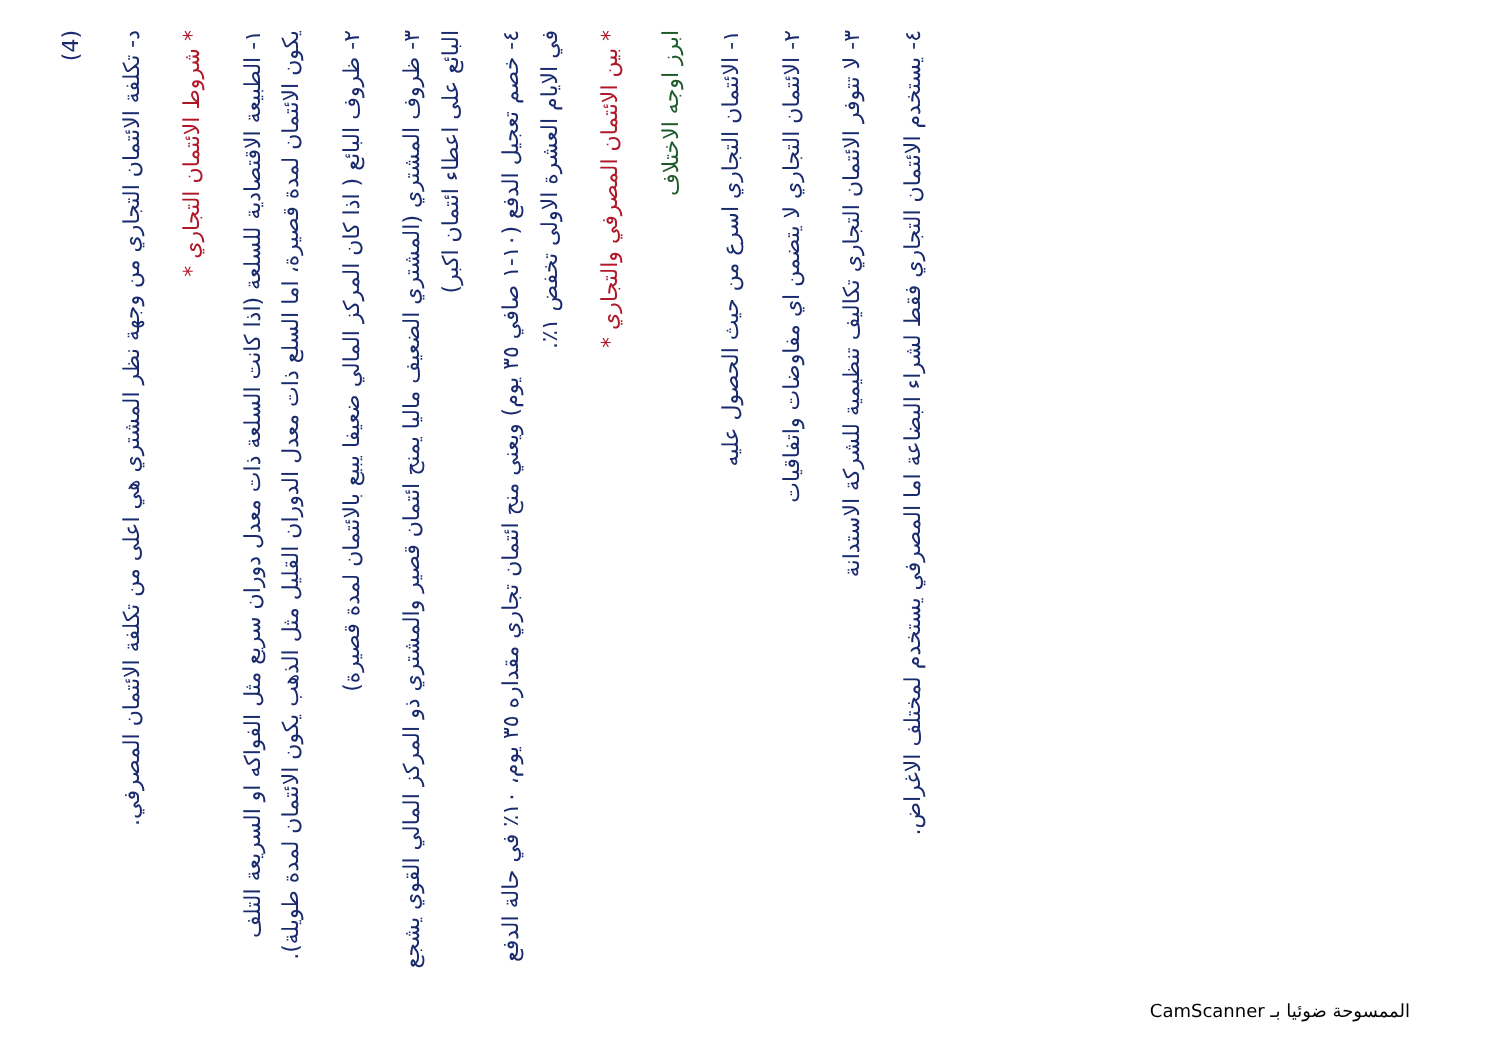(4)
د- تكلفة الائتمان التجاري من وجهة نظر المشتري هي اعلى من تكلفة الائتمان المصرفي.
* شروط الائتمان التجاري *
١- الطبيعة الاقتصادية للسلعة (اذا كانت السلعة ذات معدل دوران سريع مثل الفواكه او السريعة التلف يكون الائتمان لمدة قصيرة، اما السلع ذات معدل الدوران القليل مثل الذهب يكون الائتمان لمدة طويلة).
٢- ظروف البائع ( اذا كان المركز المالي ضعيفا يبيع بالائتمان لمدة قصيرة)
٣- ظروف المشتري (المشتري الضعيف ماليا يمنح ائتمان قصير والمشتري ذو المركز المالي القوي يشجع البائع على اعطاء ائتمان اكبر)
٤- خصم تعجيل الدفع (١٠-١ صافي ٣٥ يوم) ويعني منح ائتمان تجاري مقداره ٣٥ يوم، ١٠٪ في حالة الدفع في الايام العشرة الاولى تخفض ١٪.
* بين الائتمان المصرفي والتجاري *
ابرز اوجه الاختلاف
١- الائتمان التجاري اسرع من حيث الحصول عليه
٢- الائتمان التجاري لا يتضمن اي مفاوضات واتفاقيات
٣- لا تتوفر الائتمان التجاري تكاليف تنظيمية للشركة الاستدانة
٤- يستخدم الائتمان التجاري فقط لشراء البضاعة اما المصرفي يستخدم لمختلف الاغراض.
الممسوحة ضوئيا بـ CamScanner